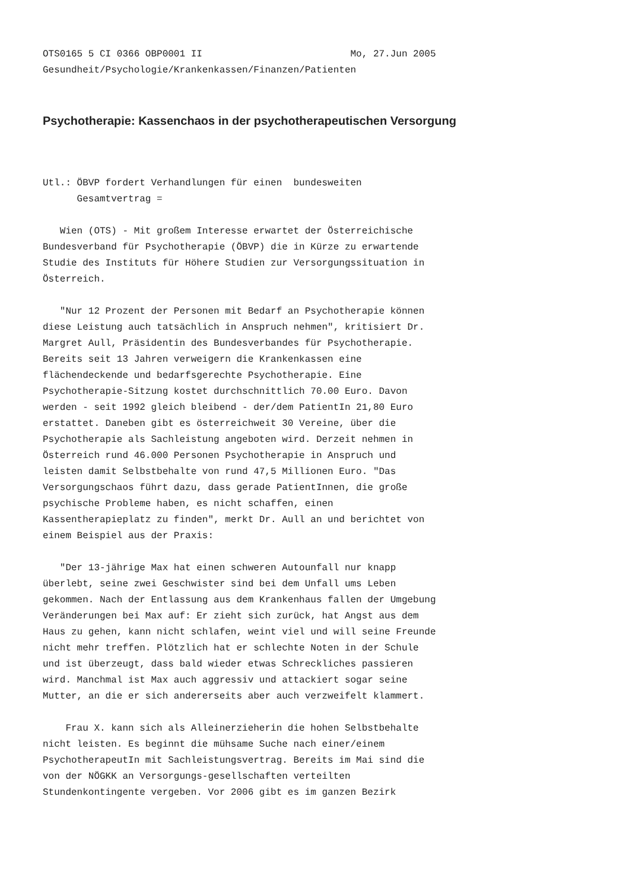OTS0165 5 CI 0366 OBP0001 II                          Mo, 27.Jun 2005
Gesundheit/Psychologie/Krankenkassen/Finanzen/Patienten
Psychotherapie: Kassenchaos in der psychotherapeutischen Versorgung
Utl.: ÖBVP fordert Verhandlungen für einen  bundesweiten
      Gesamtvertrag =

   Wien (OTS) - Mit großem Interesse erwartet der Österreichische
Bundesverband für Psychotherapie (ÖBVP) die in Kürze zu erwartende
Studie des Instituts für Höhere Studien zur Versorgungssituation in
Österreich.

   "Nur 12 Prozent der Personen mit Bedarf an Psychotherapie können
diese Leistung auch tatsächlich in Anspruch nehmen", kritisiert Dr.
Margret Aull, Präsidentin des Bundesverbandes für Psychotherapie.
Bereits seit 13 Jahren verweigern die Krankenkassen eine
flächendeckende und bedarfsgerechte Psychotherapie. Eine
Psychotherapie-Sitzung kostet durchschnittlich 70.00 Euro. Davon
werden - seit 1992 gleich bleibend - der/dem PatientIn 21,80 Euro
erstattet. Daneben gibt es österreichweit 30 Vereine, über die
Psychotherapie als Sachleistung angeboten wird. Derzeit nehmen in
Österreich rund 46.000 Personen Psychotherapie in Anspruch und
leisten damit Selbstbehalte von rund 47,5 Millionen Euro. "Das
Versorgungschaos führt dazu, dass gerade PatientInnen, die große
psychische Probleme haben, es nicht schaffen, einen
Kassentherapieplatz zu finden", merkt Dr. Aull an und berichtet von
einem Beispiel aus der Praxis:

   "Der 13-jährige Max hat einen schweren Autounfall nur knapp
überlebt, seine zwei Geschwister sind bei dem Unfall ums Leben
gekommen. Nach der Entlassung aus dem Krankenhaus fallen der Umgebung
Veränderungen bei Max auf: Er zieht sich zurück, hat Angst aus dem
Haus zu gehen, kann nicht schlafen, weint viel und will seine Freunde
nicht mehr treffen. Plötzlich hat er schlechte Noten in der Schule
und ist überzeugt, dass bald wieder etwas Schreckliches passieren
wird. Manchmal ist Max auch aggressiv und attackiert sogar seine
Mutter, an die er sich andererseits aber auch verzweifelt klammert.

    Frau X. kann sich als Alleinerzieherin die hohen Selbstbehalte
nicht leisten. Es beginnt die mühsame Suche nach einer/einem
PsychotherapeutIn mit Sachleistungsvertrag. Bereits im Mai sind die
von der NÖGKK an Versorgungs-gesellschaften verteilten
Stundenkontingente vergeben. Vor 2006 gibt es im ganzen Bezirk